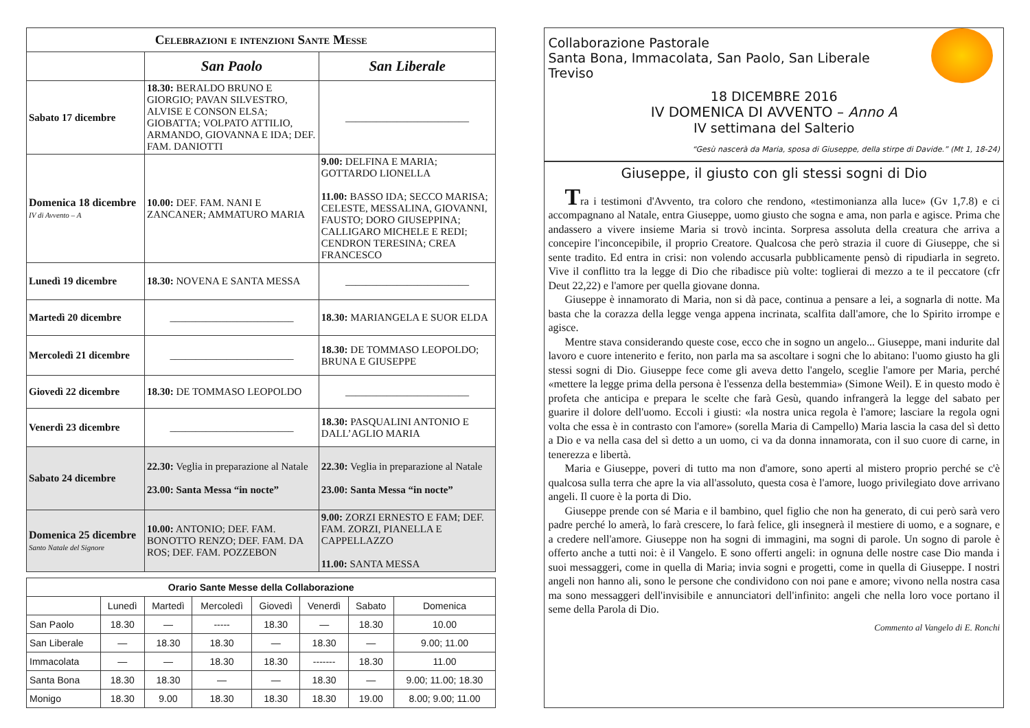| Celebrazioni e intenzioni Sante Messe | | |
| | San Paolo | San Liberale |
| Sabato 17 dicembre | 18.30: BERALDO BRUNO E GIORGIO; PAVAN SILVESTRO, ALVISE E CONSON ELSA; GIOBATTA; VOLPATO ATTILIO, ARMANDO, GIOVANNA E IDA; DEF. FAM. DANIOTTI | ________________________ |
| Domenica 18 dicembre IV di Avvento – A | 10.00: DEF. FAM. NANI E ZANCANER; AMMATURO MARIA | 9.00: DELFINA E MARIA; GOTTARDO LIONELLA 11.00: BASSO IDA; SECCO MARISA; CELESTE, MESSALINA, GIOVANNI, FAUSTO; DORO GIUSEPPINA; CALLIGARO MICHELE E REDI; CENDRON TERESINA; CREA FRANCESCO |
| Lunedì 19 dicembre | 18.30: NOVENA E SANTA MESSA | ________________________ |
| Martedì 20 dicembre | ________________________ | 18.30: MARIANGELA E SUOR ELDA |
| Mercoledì 21 dicembre | ________________________ | 18.30: DE TOMMASO LEOPOLDO; BRUNA E GIUSEPPE |
| Giovedì 22 dicembre | 18.30: DE TOMMASO LEOPOLDO | ________________________ |
| Venerdì 23 dicembre | ________________________ | 18.30: PASQUALINI ANTONIO E DALL’AGLIO MARIA |
| Sabato 24 dicembre | 22.30: Veglia in preparazione al Natale 23.00: Santa Messa “in nocte” | 22.30: Veglia in preparazione al Natale 23.00: Santa Messa “in nocte” |
| Domenica 25 dicembre Santo Natale del Signore | 10.00: ANTONIO; DEF. FAM. BONOTTO RENZO; DEF. FAM. DA ROS; DEF. FAM. POZZEBON | 9.00: ZORZI ERNESTO E FAM; DEF. FAM. ZORZI, PIANELLA E CAPPELLAZZO 11.00: SANTA MESSA |
| Orario Sante Messe della Collaborazione | | | | | | | |
| --- | --- | --- | --- | --- | --- | --- | --- |
| | Lunedì | Martedì | Mercoledì | Giovedì | Venerdì | Sabato | Domenica |
| San Paolo | 18.30 | — | ----- | 18.30 | — | 18.30 | 10.00 |
| San Liberale | — | 18.30 | 18.30 | — | 18.30 | — | 9.00; 11.00 |
| Immacolata | — | — | 18.30 | 18.30 | ------- | 18.30 | 11.00 |
| Santa Bona | 18.30 | 18.30 | — | — | 18.30 | — | 9.00; 11.00; 18.30 |
| Monigo | 18.30 | 9.00 | 18.30 | 18.30 | 18.30 | 19.00 | 8.00; 9.00; 11.00 |
Collaborazione Pastorale
Santa Bona, Immacolata, San Paolo, San Liberale
Treviso
18 DICEMBRE 2016
IV DOMENICA DI AVVENTO – Anno A
IV settimana del Salterio
“Gesù nascerà da Maria, sposa di Giuseppe, della stirpe di Davide.” (Mt 1, 18-24)
Giuseppe, il giusto con gli stessi sogni di Dio
Tra i testimoni d'Avvento, tra coloro che rendono, «testimonianza alla luce» (Gv 1,7.8) e ci accompagnano al Natale, entra Giuseppe, uomo giusto che sogna e ama, non parla e agisce. Prima che andassero a vivere insieme Maria si trovò incinta. Sorpresa assoluta della creatura che arriva a concepire l'inconcepibile, il proprio Creatore. Qualcosa che però strazia il cuore di Giuseppe, che si sente tradito. Ed entra in crisi: non volendo accusarla pubblicamente pensò di ripudiarla in segreto. Vive il conflitto tra la legge di Dio che ribadisce più volte: toglierai di mezzo a te il peccatore (cfr Deut 22,22) e l'amore per quella giovane donna.
Giuseppe è innamorato di Maria, non si dà pace, continua a pensare a lei, a sognarla di notte. Ma basta che la corazza della legge venga appena incrinata, scalfita dall'amore, che lo Spirito irrompe e agisce.
Mentre stava considerando queste cose, ecco che in sogno un angelo... Giuseppe, mani indurite dal lavoro e cuore intenerito e ferito, non parla ma sa ascoltare i sogni che lo abitano: l'uomo giusto ha gli stessi sogni di Dio. Giuseppe fece come gli aveva detto l'angelo, sceglie l'amore per Maria, perché «mettere la legge prima della persona è l'essenza della bestemmia» (Simone Weil). E in questo modo è profeta che anticipa e prepara le scelte che farà Gesù, quando infrangerà la legge del sabato per guarire il dolore dell'uomo. Eccoli i giusti: «la nostra unica regola è l'amore; lasciare la regola ogni volta che essa è in contrasto con l'amore» (sorella Maria di Campello) Maria lascia la casa del sì detto a Dio e va nella casa del sì detto a un uomo, ci va da donna innamorata, con il suo cuore di carne, in tenerezza e libertà.
Maria e Giuseppe, poveri di tutto ma non d'amore, sono aperti al mistero proprio perché se c'è qualcosa sulla terra che apre la via all'assoluto, questa cosa è l'amore, luogo privilegiato dove arrivano angeli. Il cuore è la porta di Dio.
Giuseppe prende con sé Maria e il bambino, quel figlio che non ha generato, di cui però sarà vero padre perché lo amerà, lo farà crescere, lo farà felice, gli insegnerà il mestiere di uomo, e a sognare, e a credere nell'amore. Giuseppe non ha sogni di immagini, ma sogni di parole. Un sogno di parole è offerto anche a tutti noi: è il Vangelo. E sono offerti angeli: in ognuna delle nostre case Dio manda i suoi messaggeri, come in quella di Maria; invia sogni e progetti, come in quella di Giuseppe. I nostri angeli non hanno ali, sono le persone che condividono con noi pane e amore; vivono nella nostra casa ma sono messaggeri dell'invisibile e annunciatori dell'infinito: angeli che nella loro voce portano il seme della Parola di Dio.
Commento al Vangelo di E. Ronchi